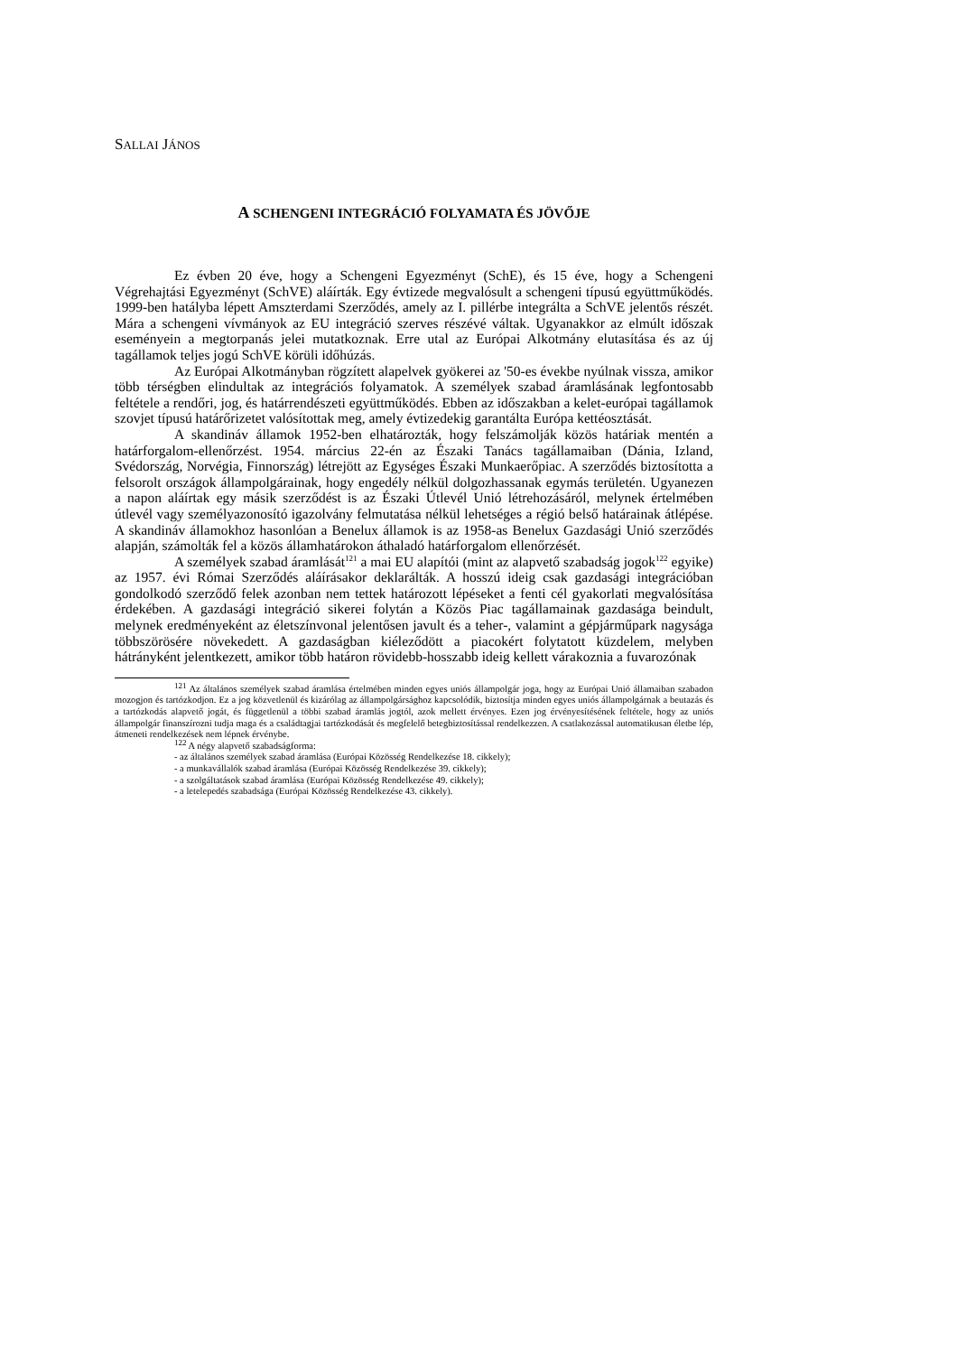SALLAI JÁNOS
A SCHENGENI INTEGRÁCIÓ FOLYAMATA ÉS JÖVŐJE
Ez évben 20 éve, hogy a Schengeni Egyezményt (SchE), és 15 éve, hogy a Schengeni Végrehajtási Egyezményt (SchVE) aláírták. Egy évtizede megvalósult a schengeni típusú együttműködés. 1999-ben hatályba lépett Amszterdami Szerződés, amely az I. pillérbe integrálta a SchVE jelentős részét. Mára a schengeni vívmányok az EU integráció szerves részévé váltak. Ugyanakkor az elmúlt időszak eseményein a megtorpanás jelei mutatkoznak. Erre utal az Európai Alkotmány elutasítása és az új tagállamok teljes jogú SchVE körüli időhúzás.
Az Európai Alkotmányban rögzített alapelvek gyökerei az '50-es évekbe nyúlnak vissza, amikor több térségben elindultak az integrációs folyamatok. A személyek szabad áramlásának legfontosabb feltétele a rendőri, jog, és határrendészeti együttműködés. Ebben az időszakban a kelet-európai tagállamok szovjet típusú határőrizetet valósítottak meg, amely évtizedekig garantálta Európa kettéosztását.
A skandináv államok 1952-ben elhatározták, hogy felszámolják közös határiak mentén a határforgalom-ellenőrzést. 1954. március 22-én az Északi Tanács tagállamaiban (Dánia, Izland, Svédország, Norvégia, Finnország) létrejött az Egységes Északi Munkaerőpiac. A szerződés biztosította a felsorolt országok állampolgárainak, hogy engedély nélkül dolgozhassanak egymás területén. Ugyanezen a napon aláírtak egy másik szerződést is az Északi Útlevél Unió létrehozásáról, melynek értelmében útlevél vagy személyazonosító igazolvány felmutatása nélkül lehetséges a régió belső határainak átlépése. A skandináv államokhoz hasonlóan a Benelux államok is az 1958-as Benelux Gazdasági Unió szerződés alapján, számolták fel a közös államhatárokon áthaladó határforgalom ellenőrzését.
A személyek szabad áramlását<sup>121</sup> a mai EU alapítói (mint az alapvető szabadság jogok<sup>122</sup> egyike) az 1957. évi Római Szerződés aláírásakor deklarálták. A hosszú ideig csak gazdasági integrációban gondolkodó szerződő felek azonban nem tettek határozott lépéseket a fenti cél gyakorlati megvalósítása érdekében. A gazdasági integráció sikerei folytán a Közös Piac tagállamainak gazdasága beindult, melynek eredményeként az életszínvonal jelentősen javult és a teher-, valamint a gépjárműpark nagysága többszörösére növekedett. A gazdaságban kiéleződött a piacokért folytatott küzdelem, melyben hátrányként jelentkezett, amikor több határon rövidebb-hosszabb ideig kellett várakoznia a fuvarozónak
<sup>121</sup> Az általános személyek szabad áramlása értelmében minden egyes uniós állampolgár joga, hogy az Európai Unió államaiban szabadon mozogjon és tartózkodjon. Ez a jog közvetlenül és kizárólag az állampolgársághoz kapcsolódik, biztosítja minden egyes uniós állampolgárnak a beutazás és a tartózkodás alapvető jogát, és függetlenül a többi szabad áramlás jogtól, azok mellett érvényes. Ezen jog érvényesítésének feltétele, hogy az uniós állampolgár finanszírozni tudja maga és a családtagjai tartózkodását és megfelelő betegbiztosítással rendelkezzen. A csatlakozással automatikusan életbe lép, átmeneti rendelkezések nem lépnek érvénybe.
<sup>122</sup> A négy alapvető szabadságforma:
- az általános személyek szabad áramlása (Európai Közösség Rendelkezése 18. cikkely);
- a munkavállalók szabad áramlása (Európai Közösség Rendelkezése 39. cikkely);
- a szolgáltatások szabad áramlása (Európai Közösség Rendelkezése 49. cikkely);
- a letelepedés szabadsága (Európai Közösség Rendelkezése 43. cikkely).